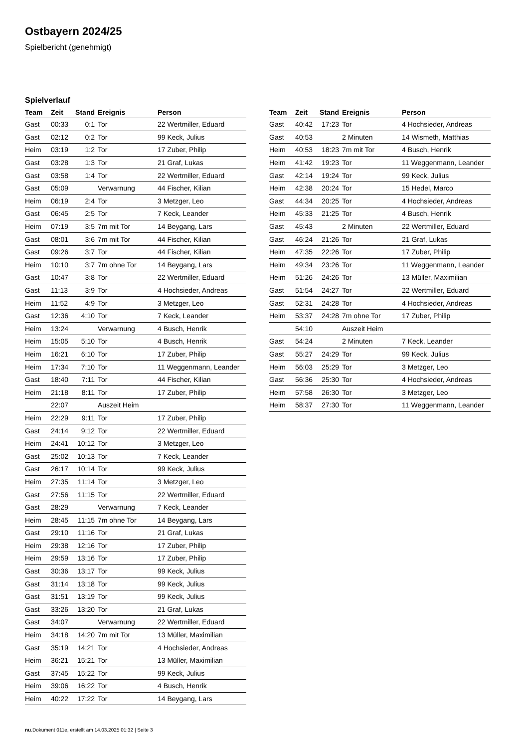Ostbayern 2024/25
Spielbericht (genehmigt)
Spielverlauf
| Team | Zeit | Stand | Ereignis | Person |
| --- | --- | --- | --- | --- |
| Gast | 00:33 | 0:1 | Tor | 22 Wertmiller, Eduard |
| Gast | 02:12 | 0:2 | Tor | 99 Keck, Julius |
| Heim | 03:19 | 1:2 | Tor | 17 Zuber, Philip |
| Gast | 03:28 | 1:3 | Tor | 21 Graf, Lukas |
| Gast | 03:58 | 1:4 | Tor | 22 Wertmiller, Eduard |
| Gast | 05:09 | | Verwarnung | 44 Fischer, Kilian |
| Heim | 06:19 | 2:4 | Tor | 3 Metzger, Leo |
| Gast | 06:45 | 2:5 | Tor | 7 Keck, Leander |
| Heim | 07:19 | 3:5 | 7m mit Tor | 14 Beygang, Lars |
| Gast | 08:01 | 3:6 | 7m mit Tor | 44 Fischer, Kilian |
| Gast | 09:26 | 3:7 | Tor | 44 Fischer, Kilian |
| Heim | 10:10 | 3:7 | 7m ohne Tor | 14 Beygang, Lars |
| Gast | 10:47 | 3:8 | Tor | 22 Wertmiller, Eduard |
| Gast | 11:13 | 3:9 | Tor | 4 Hochsieder, Andreas |
| Heim | 11:52 | 4:9 | Tor | 3 Metzger, Leo |
| Gast | 12:36 | 4:10 | Tor | 7 Keck, Leander |
| Heim | 13:24 | | Verwarnung | 4 Busch, Henrik |
| Heim | 15:05 | 5:10 | Tor | 4 Busch, Henrik |
| Heim | 16:21 | 6:10 | Tor | 17 Zuber, Philip |
| Heim | 17:34 | 7:10 | Tor | 11 Weggenmann, Leander |
| Gast | 18:40 | 7:11 | Tor | 44 Fischer, Kilian |
| Heim | 21:18 | 8:11 | Tor | 17 Zuber, Philip |
| | 22:07 | | Auszeit Heim | |
| Heim | 22:29 | 9:11 | Tor | 17 Zuber, Philip |
| Gast | 24:14 | 9:12 | Tor | 22 Wertmiller, Eduard |
| Heim | 24:41 | 10:12 | Tor | 3 Metzger, Leo |
| Gast | 25:02 | 10:13 | Tor | 7 Keck, Leander |
| Gast | 26:17 | 10:14 | Tor | 99 Keck, Julius |
| Heim | 27:35 | 11:14 | Tor | 3 Metzger, Leo |
| Gast | 27:56 | 11:15 | Tor | 22 Wertmiller, Eduard |
| Gast | 28:29 | | Verwarnung | 7 Keck, Leander |
| Heim | 28:45 | 11:15 | 7m ohne Tor | 14 Beygang, Lars |
| Gast | 29:10 | 11:16 | Tor | 21 Graf, Lukas |
| Heim | 29:38 | 12:16 | Tor | 17 Zuber, Philip |
| Heim | 29:59 | 13:16 | Tor | 17 Zuber, Philip |
| Gast | 30:36 | 13:17 | Tor | 99 Keck, Julius |
| Gast | 31:14 | 13:18 | Tor | 99 Keck, Julius |
| Gast | 31:51 | 13:19 | Tor | 99 Keck, Julius |
| Gast | 33:26 | 13:20 | Tor | 21 Graf, Lukas |
| Gast | 34:07 | | Verwarnung | 22 Wertmiller, Eduard |
| Heim | 34:18 | 14:20 | 7m mit Tor | 13 Müller, Maximilian |
| Gast | 35:19 | 14:21 | Tor | 4 Hochsieder, Andreas |
| Heim | 36:21 | 15:21 | Tor | 13 Müller, Maximilian |
| Gast | 37:45 | 15:22 | Tor | 99 Keck, Julius |
| Heim | 39:06 | 16:22 | Tor | 4 Busch, Henrik |
| Heim | 40:22 | 17:22 | Tor | 14 Beygang, Lars |
| Team | Zeit | Stand | Ereignis | Person |
| --- | --- | --- | --- | --- |
| Gast | 40:42 | 17:23 | Tor | 4 Hochsieder, Andreas |
| Gast | 40:53 | | 2 Minuten | 14 Wismeth, Matthias |
| Heim | 40:53 | 18:23 | 7m mit Tor | 4 Busch, Henrik |
| Heim | 41:42 | 19:23 | Tor | 11 Weggenmann, Leander |
| Gast | 42:14 | 19:24 | Tor | 99 Keck, Julius |
| Heim | 42:38 | 20:24 | Tor | 15 Hedel, Marco |
| Gast | 44:34 | 20:25 | Tor | 4 Hochsieder, Andreas |
| Heim | 45:33 | 21:25 | Tor | 4 Busch, Henrik |
| Gast | 45:43 | | 2 Minuten | 22 Wertmiller, Eduard |
| Gast | 46:24 | 21:26 | Tor | 21 Graf, Lukas |
| Heim | 47:35 | 22:26 | Tor | 17 Zuber, Philip |
| Heim | 49:34 | 23:26 | Tor | 11 Weggenmann, Leander |
| Heim | 51:26 | 24:26 | Tor | 13 Müller, Maximilian |
| Gast | 51:54 | 24:27 | Tor | 22 Wertmiller, Eduard |
| Gast | 52:31 | 24:28 | Tor | 4 Hochsieder, Andreas |
| Heim | 53:37 | 24:28 | 7m ohne Tor | 17 Zuber, Philip |
| | 54:10 | | Auszeit Heim | |
| Gast | 54:24 | | 2 Minuten | 7 Keck, Leander |
| Gast | 55:27 | 24:29 | Tor | 99 Keck, Julius |
| Heim | 56:03 | 25:29 | Tor | 3 Metzger, Leo |
| Gast | 56:36 | 25:30 | Tor | 4 Hochsieder, Andreas |
| Heim | 57:58 | 26:30 | Tor | 3 Metzger, Leo |
| Heim | 58:37 | 27:30 | Tor | 11 Weggenmann, Leander |
nu.Dokument 011e, erstellt am 14.03.2025 01:32 | Seite 3